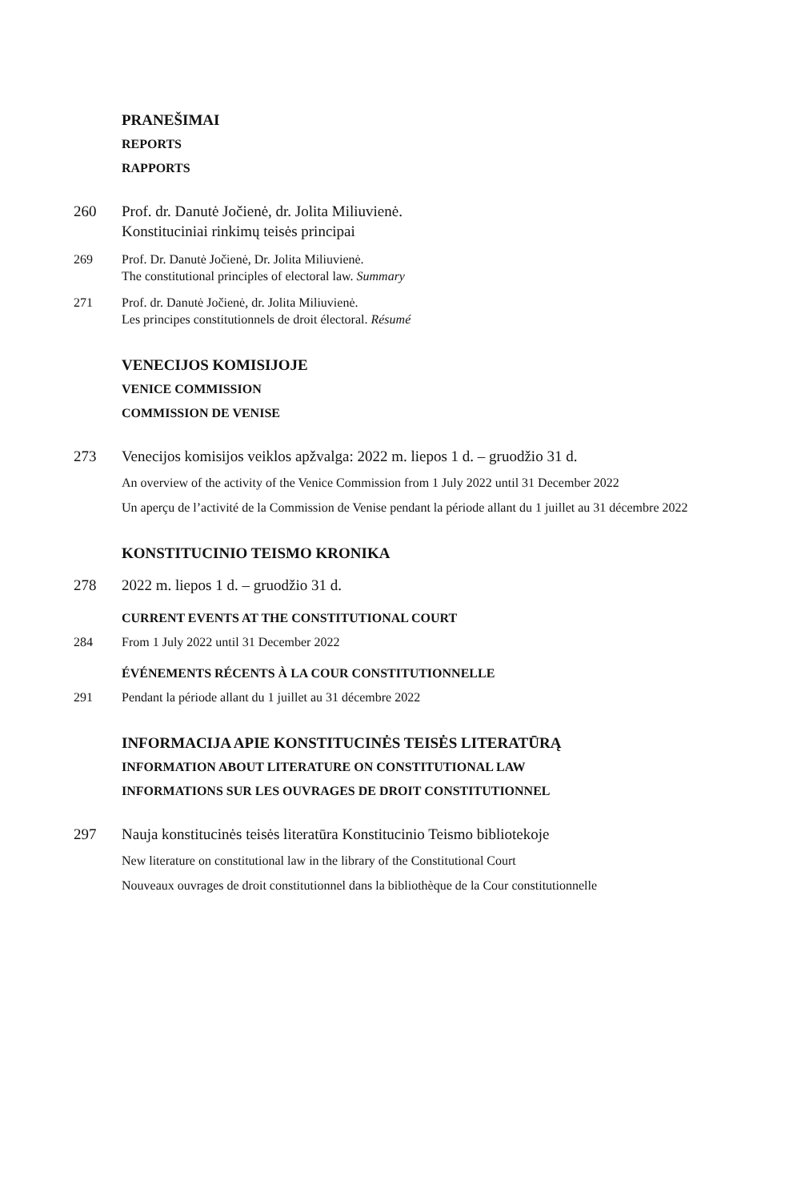PRANEŠIMAI
REPORTS
RAPPORTS
260 Prof. dr. Danutė Jočienė, dr. Jolita Miliuvienė.
Konstituciniai rinkimų teisės principai
269 Prof. Dr. Danutė Jočienė, Dr. Jolita Miliuvienė.
The constitutional principles of electoral law. Summary
271 Prof. dr. Danutė Jočienė, dr. Jolita Miliuvienė.
Les principes constitutionnels de droit électoral. Résumé
VENECIJOS KOMISIJOJE
VENICE COMMISSION
COMMISSION DE VENISE
273 Venecijos komisijos veiklos apžvalga: 2022 m. liepos 1 d. – gruodžio 31 d.
An overview of the activity of the Venice Commission from 1 July 2022 until 31 December 2022
Un aperçu de l’activité de la Commission de Venise pendant la période allant du 1 juillet au 31 décembre 2022
KONSTITUCINIO TEISMO KRONIKA
278 2022 m. liepos 1 d. – gruodžio 31 d.
CURRENT EVENTS AT THE CONSTITUTIONAL COURT
284 From 1 July 2022 until 31 December 2022
ÉVÉNEMENTS RÉCENTS À LA COUR CONSTITUTIONNELLE
291 Pendant la période allant du 1 juillet au 31 décembre 2022
INFORMACIJA APIE KONSTITUCINĖS TEISĖS LITERATŪRĄ
INFORMATION ABOUT LITERATURE ON CONSTITUTIONAL LAW
INFORMATIONS SUR LES OUVRAGES DE DROIT CONSTITUTIONNEL
297 Nauja konstitucinės teisės literatūra Konstitucinio Teismo bibliotekoje
New literature on constitutional law in the library of the Constitutional Court
Nouveaux ouvrages de droit constitutionnel dans la bibliothèque de la Cour constitutionnelle